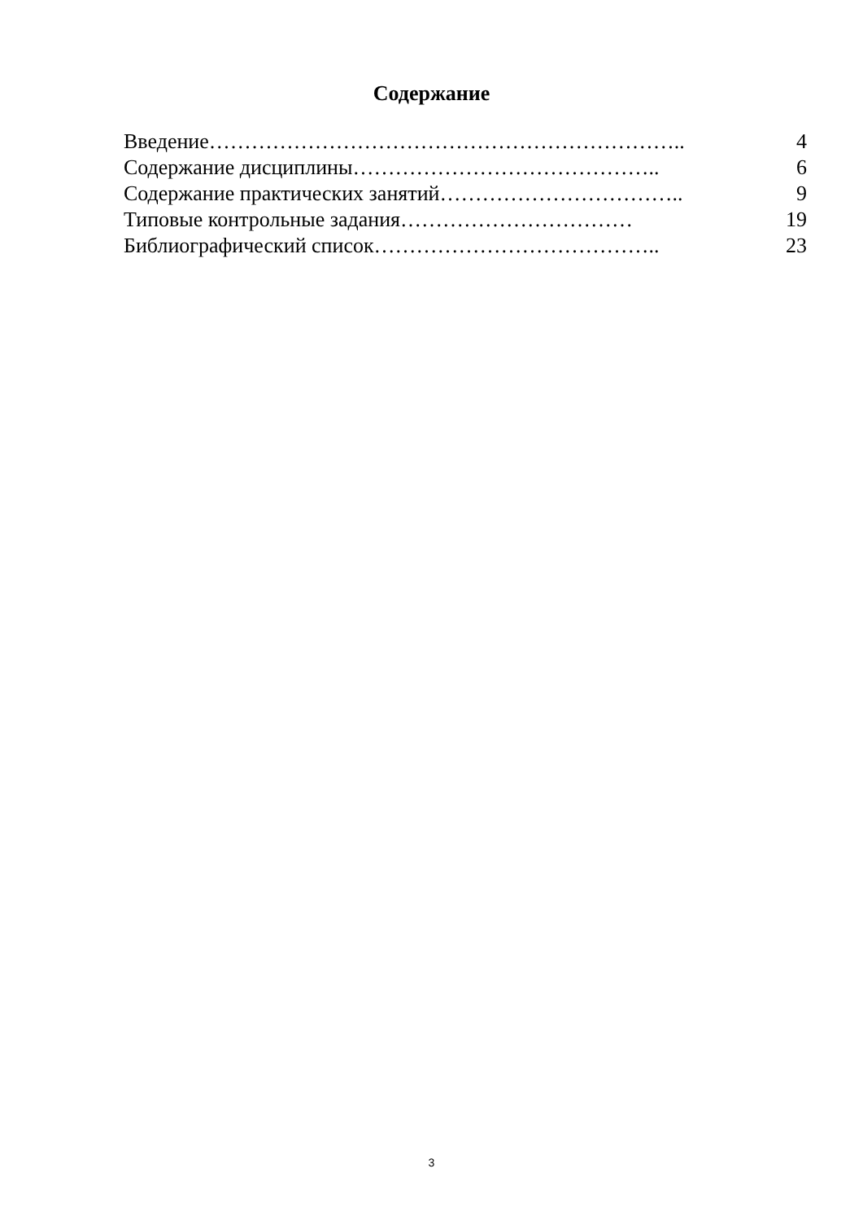Содержание
Введение………………………………………………………….. 4
Содержание дисциплины…………………………………….. 6
Содержание практических занятий…………………………….. 9
Типовые контрольные задания…………………………… 19
Библиографический список………………………………….. 23
3